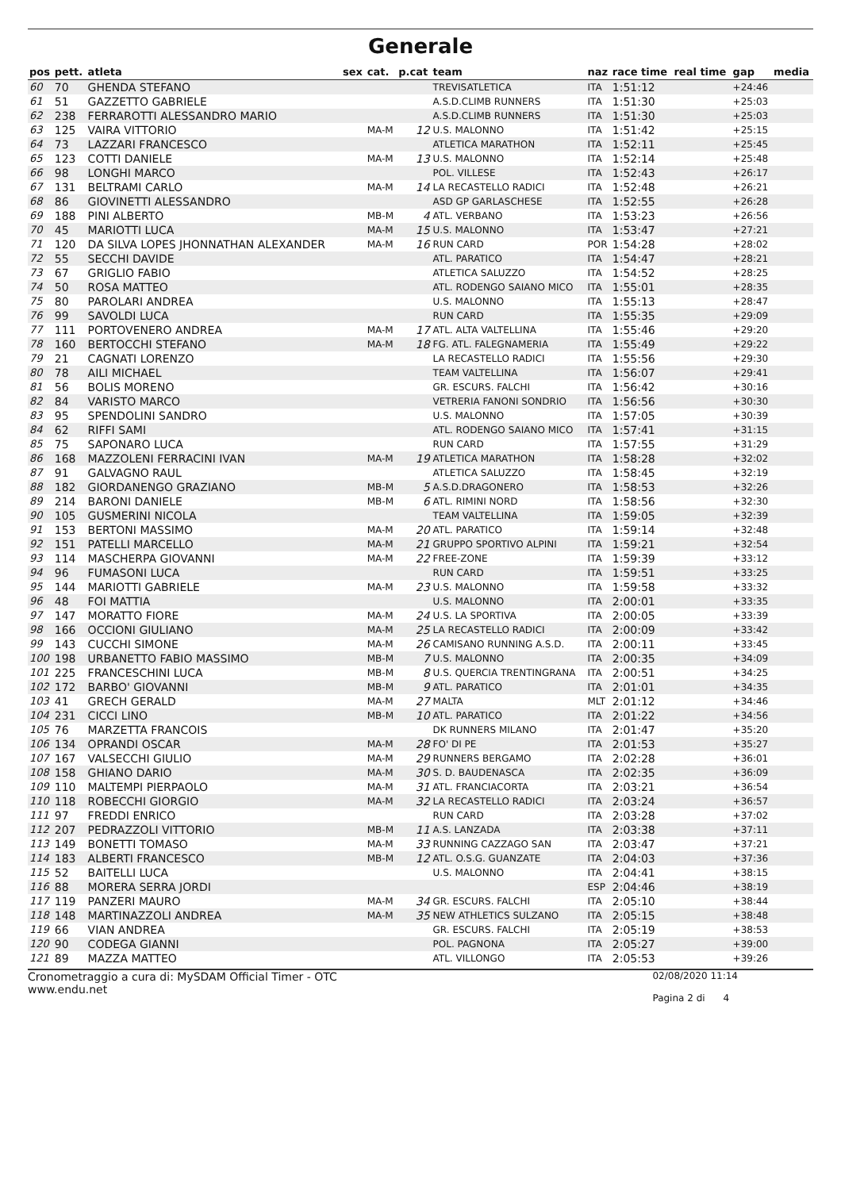Generale
| pos | pett. | atleta | sex | cat. | p.cat | team | naz | race time | real time | gap | media |
| --- | --- | --- | --- | --- | --- | --- | --- | --- | --- | --- | --- |
| 60 | 70 | GHENDA STEFANO | | | | TREVISATLETICA | ITA | 1:51:12 | | +24:46 | |
| 61 | 51 | GAZZETTO GABRIELE | | | | A.S.D.CLIMB RUNNERS | ITA | 1:51:30 | | +25:03 | |
| 62 | 238 | FERRAROTTI ALESSANDRO MARIO | | | | A.S.D.CLIMB RUNNERS | ITA | 1:51:30 | | +25:03 | |
| 63 | 125 | VAIRA VITTORIO | | MA-M | 12 | U.S. MALONNO | ITA | 1:51:42 | | +25:15 | |
| 64 | 73 | LAZZARI FRANCESCO | | | | ATLETICA MARATHON | ITA | 1:52:11 | | +25:45 | |
| 65 | 123 | COTTI DANIELE | | MA-M | 13 | U.S. MALONNO | ITA | 1:52:14 | | +25:48 | |
| 66 | 98 | LONGHI MARCO | | | | POL. VILLESE | ITA | 1:52:43 | | +26:17 | |
| 67 | 131 | BELTRAMI CARLO | | MA-M | 14 | LA RECASTELLO RADICI | ITA | 1:52:48 | | +26:21 | |
| 68 | 86 | GIOVINETTI ALESSANDRO | | | | ASD GP GARLASCHESE | ITA | 1:52:55 | | +26:28 | |
| 69 | 188 | PINI ALBERTO | | MB-M | 4 | ATL. VERBANO | ITA | 1:53:23 | | +26:56 | |
| 70 | 45 | MARIOTTI LUCA | | MA-M | 15 | U.S. MALONNO | ITA | 1:53:47 | | +27:21 | |
| 71 | 120 | DA SILVA LOPES JHONNATHAN ALEXANDER | | MA-M | 16 | RUN CARD | POR | 1:54:28 | | +28:02 | |
| 72 | 55 | SECCHI DAVIDE | | | | ATL. PARATICO | ITA | 1:54:47 | | +28:21 | |
| 73 | 67 | GRIGLIO FABIO | | | | ATLETICA SALUZZO | ITA | 1:54:52 | | +28:25 | |
| 74 | 50 | ROSA MATTEO | | | | ATL. RODENGO SAIANO MICO | ITA | 1:55:01 | | +28:35 | |
| 75 | 80 | PAROLARI ANDREA | | | | U.S. MALONNO | ITA | 1:55:13 | | +28:47 | |
| 76 | 99 | SAVOLDI LUCA | | | | RUN CARD | ITA | 1:55:35 | | +29:09 | |
| 77 | 111 | PORTOVENERO ANDREA | | MA-M | 17 | ATL. ALTA VALTELLINA | ITA | 1:55:46 | | +29:20 | |
| 78 | 160 | BERTOCCHI STEFANO | | MA-M | 18 | FG. ATL. FALEGNAMERIA | ITA | 1:55:49 | | +29:22 | |
| 79 | 21 | CAGNATI LORENZO | | | | LA RECASTELLO RADICI | ITA | 1:55:56 | | +29:30 | |
| 80 | 78 | AILI MICHAEL | | | | TEAM VALTELLINA | ITA | 1:56:07 | | +29:41 | |
| 81 | 56 | BOLIS MORENO | | | | GR. ESCURS. FALCHI | ITA | 1:56:42 | | +30:16 | |
| 82 | 84 | VARISTO MARCO | | | | VETRERIA FANONI SONDRIO | ITA | 1:56:56 | | +30:30 | |
| 83 | 95 | SPENDOLINI SANDRO | | | | U.S. MALONNO | ITA | 1:57:05 | | +30:39 | |
| 84 | 62 | RIFFI SAMI | | | | ATL. RODENGO SAIANO MICO | ITA | 1:57:41 | | +31:15 | |
| 85 | 75 | SAPONARO LUCA | | | | RUN CARD | ITA | 1:57:55 | | +31:29 | |
| 86 | 168 | MAZZOLENI FERRACINI IVAN | | MA-M | 19 | ATLETICA MARATHON | ITA | 1:58:28 | | +32:02 | |
| 87 | 91 | GALVAGNO RAUL | | | | ATLETICA SALUZZO | ITA | 1:58:45 | | +32:19 | |
| 88 | 182 | GIORDANENGO GRAZIANO | | MB-M | 5 | A.S.D.DRAGONERO | ITA | 1:58:53 | | +32:26 | |
| 89 | 214 | BARONI DANIELE | | MB-M | 6 | ATL. RIMINI NORD | ITA | 1:58:56 | | +32:30 | |
| 90 | 105 | GUSMERINI NICOLA | | | | TEAM VALTELLINA | ITA | 1:59:05 | | +32:39 | |
| 91 | 153 | BERTONI MASSIMO | | MA-M | 20 | ATL. PARATICO | ITA | 1:59:14 | | +32:48 | |
| 92 | 151 | PATELLI MARCELLO | | MA-M | 21 | GRUPPO SPORTIVO ALPINI | ITA | 1:59:21 | | +32:54 | |
| 93 | 114 | MASCHERPA GIOVANNI | | MA-M | 22 | FREE-ZONE | ITA | 1:59:39 | | +33:12 | |
| 94 | 96 | FUMASONI LUCA | | | | RUN CARD | ITA | 1:59:51 | | +33:25 | |
| 95 | 144 | MARIOTTI GABRIELE | | MA-M | 23 | U.S. MALONNO | ITA | 1:59:58 | | +33:32 | |
| 96 | 48 | FOI MATTIA | | | | U.S. MALONNO | ITA | 2:00:01 | | +33:35 | |
| 97 | 147 | MORATTO FIORE | | MA-M | 24 | U.S. LA SPORTIVA | ITA | 2:00:05 | | +33:39 | |
| 98 | 166 | OCCIONI GIULIANO | | MA-M | 25 | LA RECASTELLO RADICI | ITA | 2:00:09 | | +33:42 | |
| 99 | 143 | CUCCHI SIMONE | | MA-M | 26 | CAMISANO RUNNING A.S.D. | ITA | 2:00:11 | | +33:45 | |
| 100 | 198 | URBANETTO FABIO MASSIMO | | MB-M | 7 | U.S. MALONNO | ITA | 2:00:35 | | +34:09 | |
| 101 | 225 | FRANCESCHINI LUCA | | MB-M | 8 | U.S. QUERCIA TRENTINGRANA | ITA | 2:00:51 | | +34:25 | |
| 102 | 172 | BARBO' GIOVANNI | | MB-M | 9 | ATL. PARATICO | ITA | 2:01:01 | | +34:35 | |
| 103 | 41 | GRECH GERALD | | MA-M | 27 | MALTA | MLT | 2:01:12 | | +34:46 | |
| 104 | 231 | CICCI LINO | | MB-M | 10 | ATL. PARATICO | ITA | 2:01:22 | | +34:56 | |
| 105 | 76 | MARZETTA FRANCOIS | | | | DK RUNNERS MILANO | ITA | 2:01:47 | | +35:20 | |
| 106 | 134 | OPRANDI OSCAR | | MA-M | 28 | FO' DI PE | ITA | 2:01:53 | | +35:27 | |
| 107 | 167 | VALSECCHI GIULIO | | MA-M | 29 | RUNNERS BERGAMO | ITA | 2:02:28 | | +36:01 | |
| 108 | 158 | GHIANO DARIO | | MA-M | 30 | S. D. BAUDENASCA | ITA | 2:02:35 | | +36:09 | |
| 109 | 110 | MALTEMPI PIERPAOLO | | MA-M | 31 | ATL. FRANCIACORTA | ITA | 2:03:21 | | +36:54 | |
| 110 | 118 | ROBECCHI GIORGIO | | MA-M | 32 | LA RECASTELLO RADICI | ITA | 2:03:24 | | +36:57 | |
| 111 | 97 | FREDDI ENRICO | | | | RUN CARD | ITA | 2:03:28 | | +37:02 | |
| 112 | 207 | PEDRAZZOLI VITTORIO | | MB-M | 11 | A.S. LANZADA | ITA | 2:03:38 | | +37:11 | |
| 113 | 149 | BONETTI TOMASO | | MA-M | 33 | RUNNING CAZZAGO SAN | ITA | 2:03:47 | | +37:21 | |
| 114 | 183 | ALBERTI FRANCESCO | | MB-M | 12 | ATL. O.S.G. GUANZATE | ITA | 2:04:03 | | +37:36 | |
| 115 | 52 | BAITELLI LUCA | | | | U.S. MALONNO | ITA | 2:04:41 | | +38:15 | |
| 116 | 88 | MORERA SERRA JORDI | | | | | ESP | 2:04:46 | | +38:19 | |
| 117 | 119 | PANZERI MAURO | | MA-M | 34 | GR. ESCURS. FALCHI | ITA | 2:05:10 | | +38:44 | |
| 118 | 148 | MARTINAZZOLI ANDREA | | MA-M | 35 | NEW ATHLETICS SULZANO | ITA | 2:05:15 | | +38:48 | |
| 119 | 66 | VIAN ANDREA | | | | GR. ESCURS. FALCHI | ITA | 2:05:19 | | +38:53 | |
| 120 | 90 | CODEGA GIANNI | | | | POL. PAGNONA | ITA | 2:05:27 | | +39:00 | |
| 121 | 89 | MAZZA MATTEO | | | | ATL. VILLONGO | ITA | 2:05:53 | | +39:26 | |
Cronometraggio a cura di: MySDAM Official Timer - OTC
www.endu.net
02/08/2020 11:14
Pagina 2 di 4